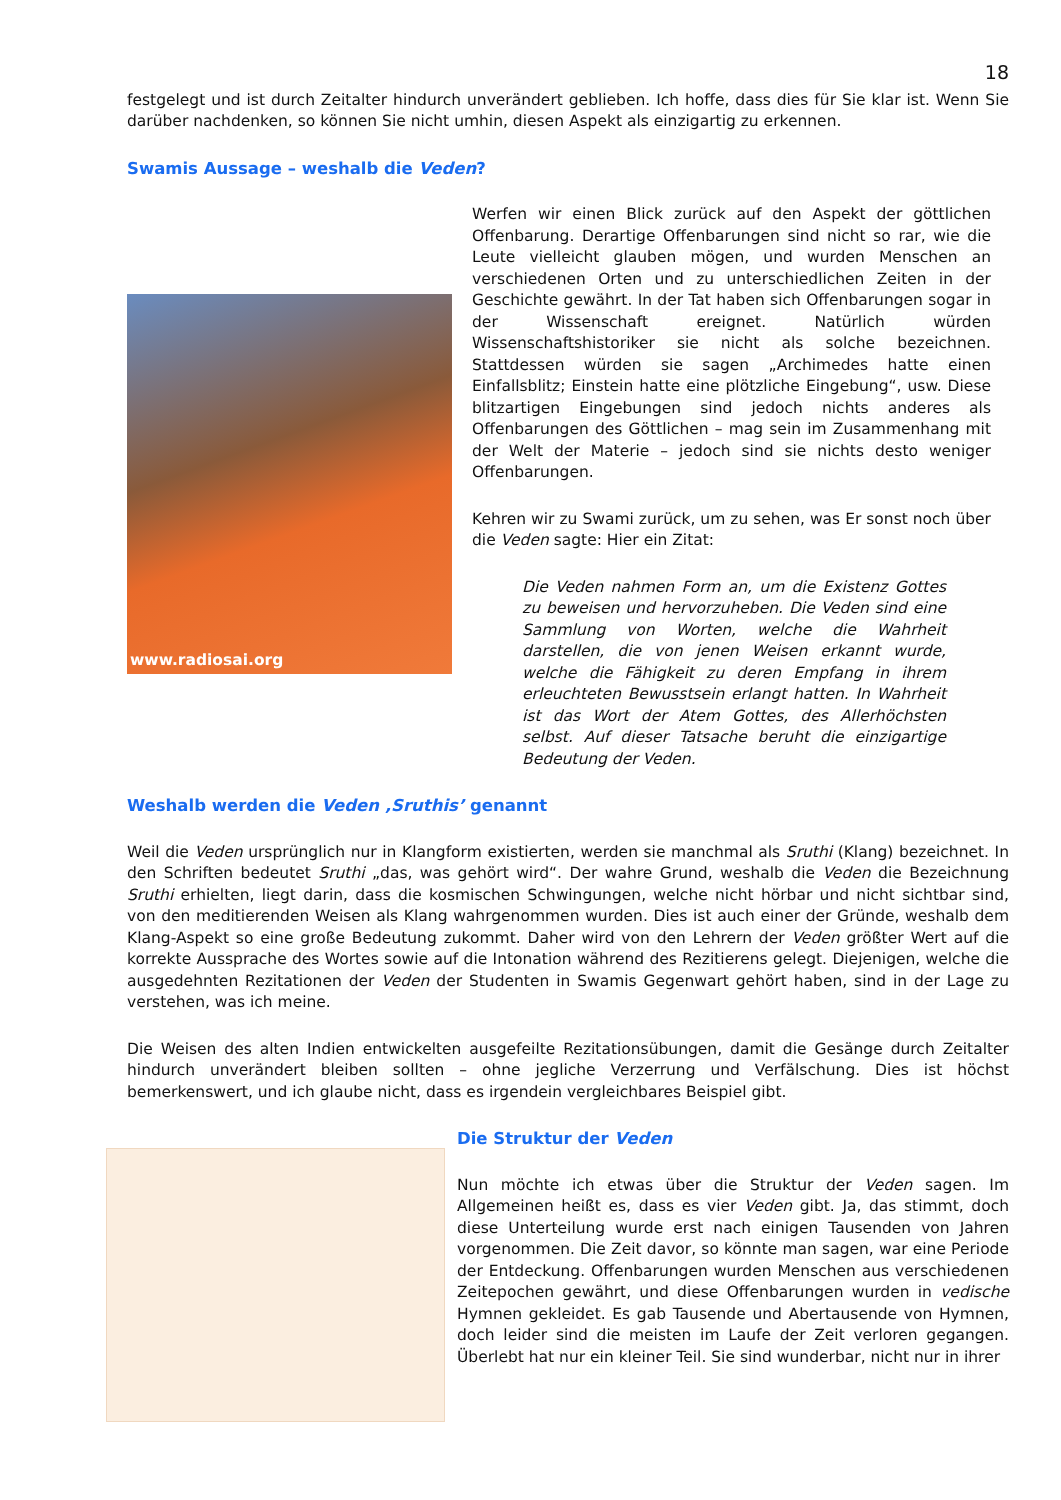18
festgelegt und ist durch Zeitalter hindurch unverändert geblieben. Ich hoffe, dass dies für Sie klar ist. Wenn Sie darüber nachdenken, so können Sie nicht umhin, diesen Aspekt als einzigartig zu erkennen.
Swamis Aussage – weshalb die Veden?
www.radiosai.org
Werfen wir einen Blick zurück auf den Aspekt der göttlichen Offenbarung. Derartige Offenbarungen sind nicht so rar, wie die Leute vielleicht glauben mögen, und wurden Menschen an verschiedenen Orten und zu unterschiedlichen Zeiten in der Geschichte gewährt. In der Tat haben sich Offenbarungen sogar in der Wissenschaft ereignet. Natürlich würden Wissenschaftshistoriker sie nicht als solche bezeichnen. Stattdessen würden sie sagen „Archimedes hatte einen Einfallsblitz; Einstein hatte eine plötzliche Eingebung“, usw. Diese blitzartigen Eingebungen sind jedoch nichts anderes als Offenbarungen des Göttlichen – mag sein im Zusammenhang mit der Welt der Materie – jedoch sind sie nichts desto weniger Offenbarungen.
Kehren wir zu Swami zurück, um zu sehen, was Er sonst noch über die Veden sagte: Hier ein Zitat:
Die Veden nahmen Form an, um die Existenz Gottes zu beweisen und hervorzuheben. Die Veden sind eine Sammlung von Worten, welche die Wahrheit darstellen, die von jenen Weisen erkannt wurde, welche die Fähigkeit zu deren Empfang in ihrem erleuchteten Bewusstsein erlangt hatten. In Wahrheit ist das Wort der Atem Gottes, des Allerhöchsten selbst. Auf dieser Tatsache beruht die einzigartige Bedeutung der Veden.
Weshalb werden die Veden ‚Sruthis’ genannt
Weil die Veden ursprünglich nur in Klangform existierten, werden sie manchmal als Sruthi (Klang) bezeichnet. In den Schriften bedeutet Sruthi „das, was gehört wird“. Der wahre Grund, weshalb die Veden die Bezeichnung Sruthi erhielten, liegt darin, dass die kosmischen Schwingungen, welche nicht hörbar und nicht sichtbar sind, von den meditierenden Weisen als Klang wahrgenommen wurden. Dies ist auch einer der Gründe, weshalb dem Klang-Aspekt so eine große Bedeutung zukommt. Daher wird von den Lehrern der Veden größter Wert auf die korrekte Aussprache des Wortes sowie auf die Intonation während des Rezitierens gelegt. Diejenigen, welche die ausgedehnten Rezitationen der Veden der Studenten in Swamis Gegenwart gehört haben, sind in der Lage zu verstehen, was ich meine.
Die Weisen des alten Indien entwickelten ausgefeilte Rezitationsübungen, damit die Gesänge durch Zeitalter hindurch unverändert bleiben sollten – ohne jegliche Verzerrung und Verfälschung. Dies ist höchst bemerkenswert, und ich glaube nicht, dass es irgendein vergleichbares Beispiel gibt.
Die Struktur der Veden
Nun möchte ich etwas über die Struktur der Veden sagen. Im Allgemeinen heißt es, dass es vier Veden gibt. Ja, das stimmt, doch diese Unterteilung wurde erst nach einigen Tausenden von Jahren vorgenommen. Die Zeit davor, so könnte man sagen, war eine Periode der Entdeckung. Offenbarungen wurden Menschen aus verschiedenen Zeitepochen gewährt, und diese Offenbarungen wurden in vedische Hymnen gekleidet. Es gab Tausende und Abertausende von Hymnen, doch leider sind die meisten im Laufe der Zeit verloren gegangen. Überlebt hat nur ein kleiner Teil. Sie sind wunderbar, nicht nur in ihrer